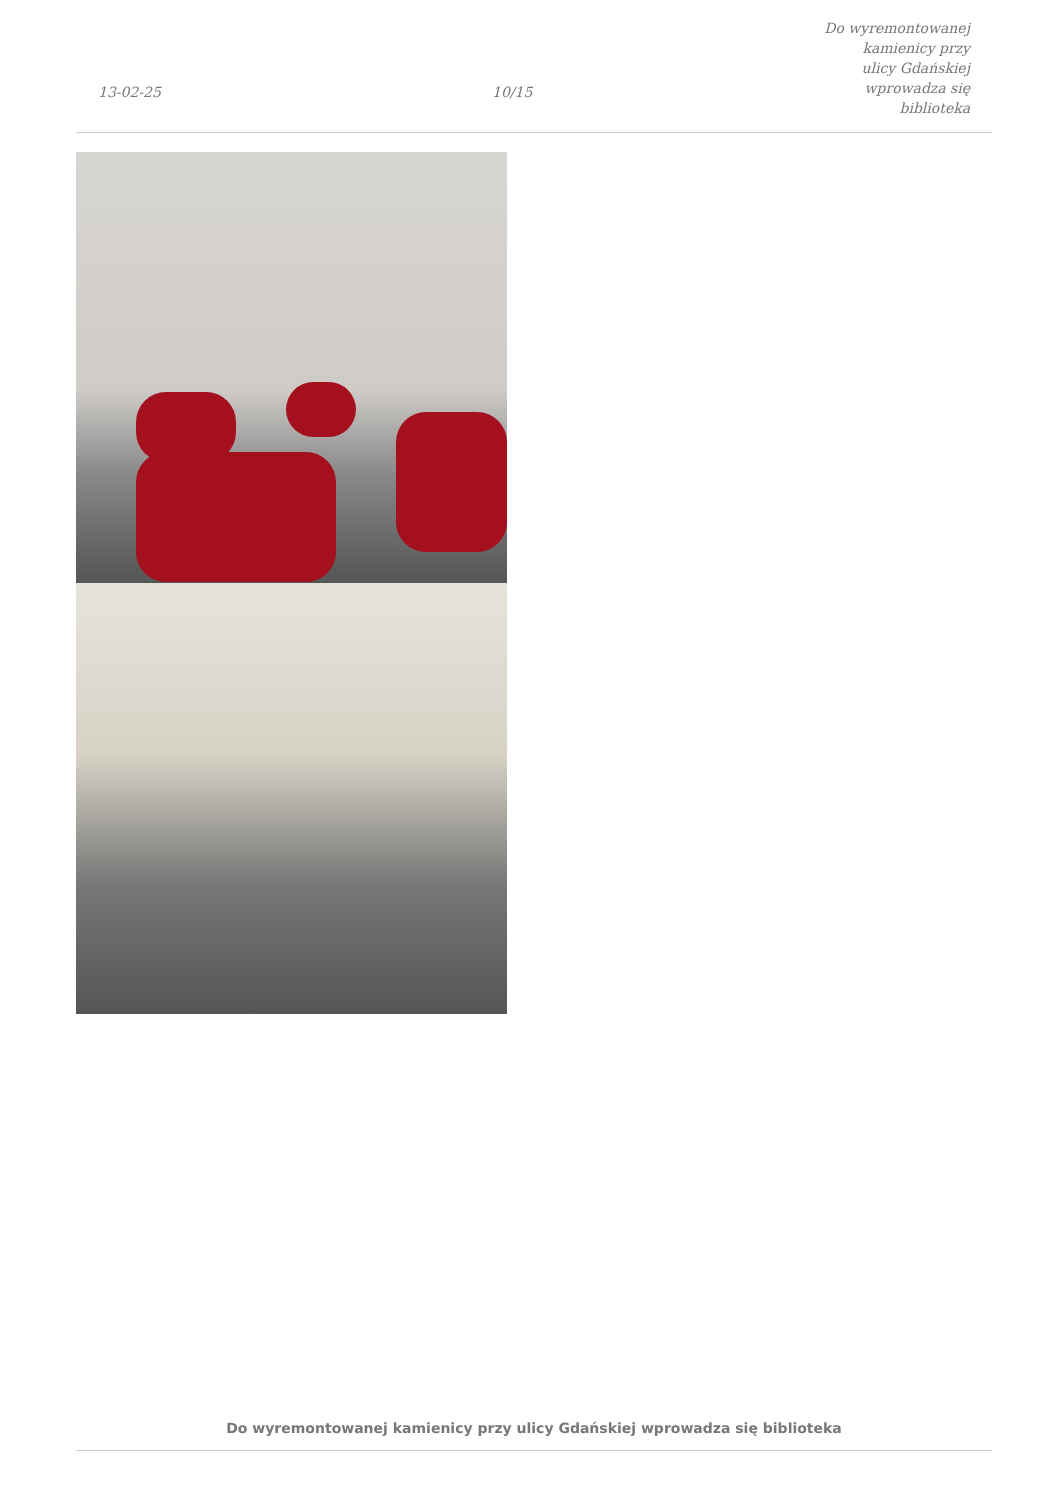13-02-25
10/15
Do wyremontowanej kamienicy przy
ulicy Gdańskiej wprowadza się
biblioteka
Do wyremontowanej kamienicy przy ulicy Gdańskiej wprowadza się biblioteka